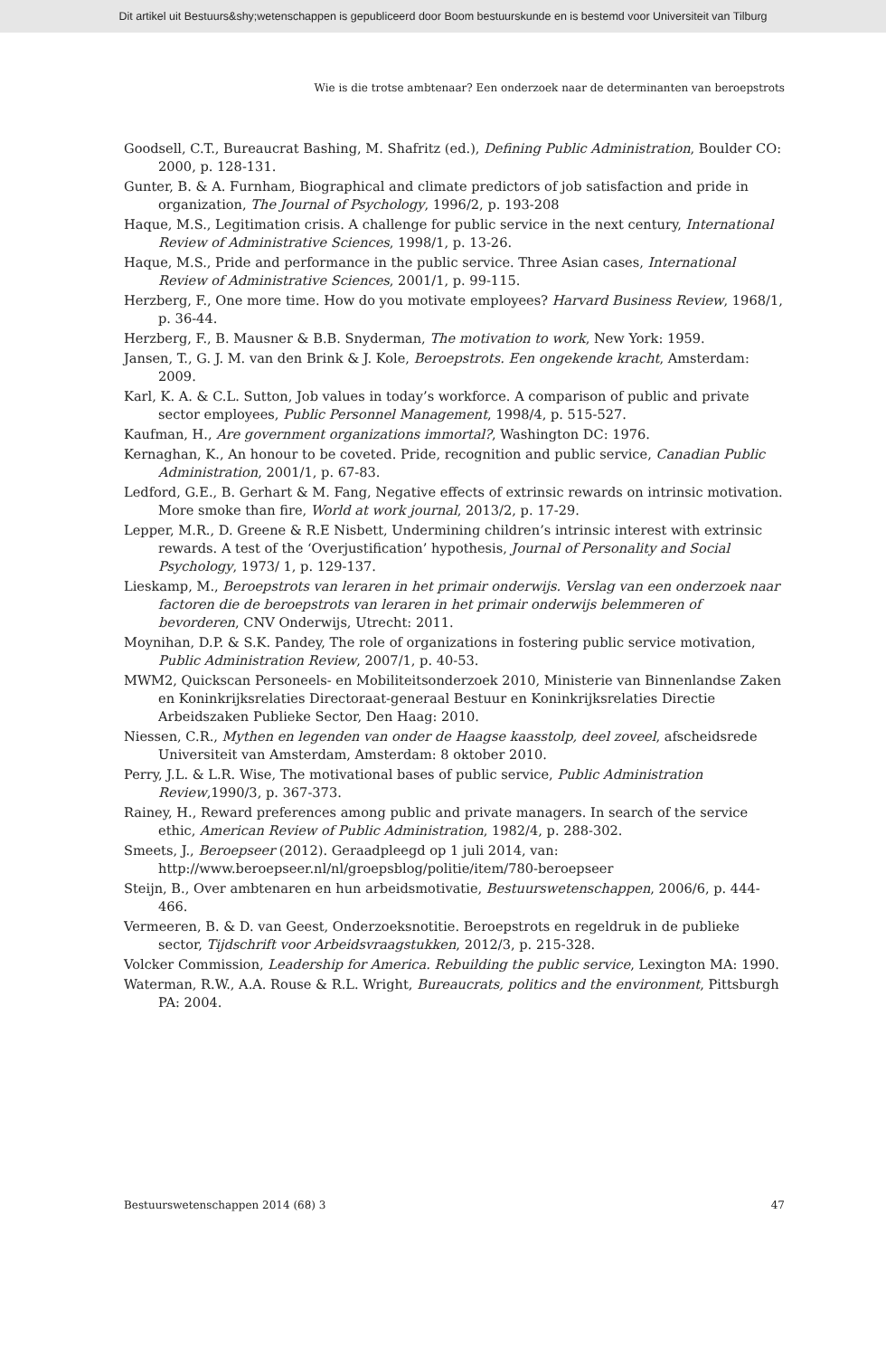Dit artikel uit Bestuurs&shy;wetenschappen is gepubliceerd door Boom bestuurskunde en is bestemd voor Universiteit van Tilburg
Wie is die trotse ambtenaar? Een onderzoek naar de determinanten van beroepstrots
Goodsell, C.T., Bureaucrat Bashing, M. Shafritz (ed.), Defining Public Administration, Boulder CO: 2000, p. 128-131.
Gunter, B. & A. Furnham, Biographical and climate predictors of job satisfaction and pride in organization, The Journal of Psychology, 1996/2, p. 193-208
Haque, M.S., Legitimation crisis. A challenge for public service in the next century, International Review of Administrative Sciences, 1998/1, p. 13-26.
Haque, M.S., Pride and performance in the public service. Three Asian cases, International Review of Administrative Sciences, 2001/1, p. 99-115.
Herzberg, F., One more time. How do you motivate employees? Harvard Business Review, 1968/1, p. 36-44.
Herzberg, F., B. Mausner & B.B. Snyderman, The motivation to work, New York: 1959.
Jansen, T., G. J. M. van den Brink & J. Kole, Beroepstrots. Een ongekende kracht, Amsterdam: 2009.
Karl, K. A. & C.L. Sutton, Job values in today’s workforce. A comparison of public and private sector employees, Public Personnel Management, 1998/4, p. 515-527.
Kaufman, H., Are government organizations immortal?, Washington DC: 1976.
Kernaghan, K., An honour to be coveted. Pride, recognition and public service, Canadian Public Administration, 2001/1, p. 67-83.
Ledford, G.E., B. Gerhart & M. Fang, Negative effects of extrinsic rewards on intrinsic motivation. More smoke than fire, World at work journal, 2013/2, p. 17-29.
Lepper, M.R., D. Greene & R.E Nisbett, Undermining children’s intrinsic interest with extrinsic rewards. A test of the ‘Overjustification’ hypothesis, Journal of Personality and Social Psychology, 1973/ 1, p. 129-137.
Lieskamp, M., Beroepstrots van leraren in het primair onderwijs. Verslag van een onderzoek naar factoren die de beroepstrots van leraren in het primair onderwijs belemmeren of bevorderen, CNV Onderwijs, Utrecht: 2011.
Moynihan, D.P. & S.K. Pandey, The role of organizations in fostering public service motivation, Public Administration Review, 2007/1, p. 40-53.
MWM2, Quickscan Personeels- en Mobiliteitsonderzoek 2010, Ministerie van Binnenlandse Zaken en Koninkrijksrelaties Directoraat-generaal Bestuur en Koninkrijksrelaties Directie Arbeidszaken Publieke Sector, Den Haag: 2010.
Niessen, C.R., Mythen en legenden van onder de Haagse kaasstolp, deel zoveel, afscheidsrede Universiteit van Amsterdam, Amsterdam: 8 oktober 2010.
Perry, J.L. & L.R. Wise, The motivational bases of public service, Public Administration Review,1990/3, p. 367-373.
Rainey, H., Reward preferences among public and private managers. In search of the service ethic, American Review of Public Administration, 1982/4, p. 288-302.
Smeets, J., Beroepseer (2012). Geraadpleegd op 1 juli 2014, van: http://www.beroepseer.nl/nl/groepsblog/politie/item/780-beroepseer
Steijn, B., Over ambtenaren en hun arbeidsmotivatie, Bestuurswetenschappen, 2006/6, p. 444-466.
Vermeeren, B. & D. van Geest, Onderzoeksnotitie. Beroepstrots en regeldruk in de publieke sector, Tijdschrift voor Arbeidsvraagstukken, 2012/3, p. 215-328.
Volcker Commission, Leadership for America. Rebuilding the public service, Lexington MA: 1990.
Waterman, R.W., A.A. Rouse & R.L. Wright, Bureaucrats, politics and the environment, Pittsburgh PA: 2004.
Bestuurswetenschappen 2014 (68) 3 47